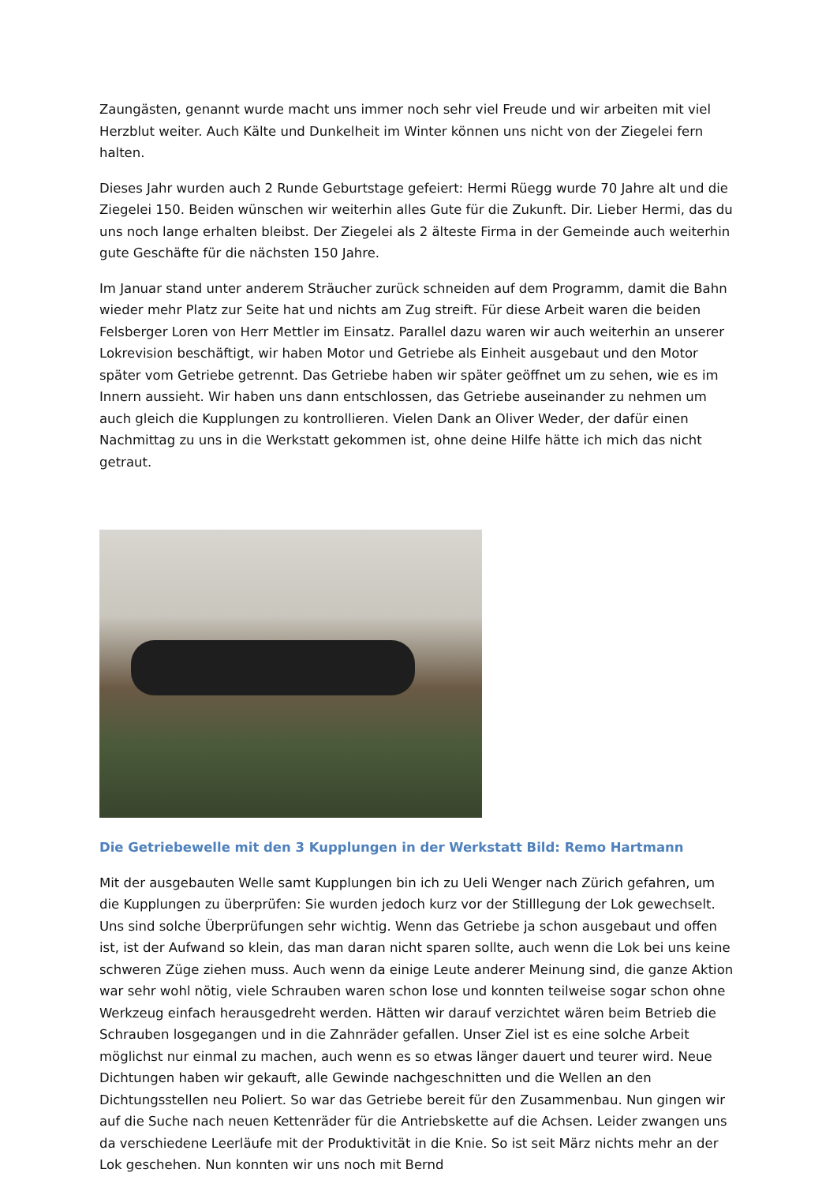Zaungästen, genannt wurde macht uns immer noch sehr viel Freude und wir arbeiten mit viel Herzblut weiter. Auch Kälte und Dunkelheit im Winter können uns nicht von der Ziegelei fern halten.
Dieses Jahr wurden auch 2 Runde Geburtstage gefeiert: Hermi Rüegg wurde 70 Jahre alt und die Ziegelei 150. Beiden wünschen wir weiterhin alles Gute für die Zukunft. Dir. Lieber Hermi, das du uns noch lange erhalten bleibst. Der Ziegelei als 2 älteste Firma in der Gemeinde auch weiterhin gute Geschäfte für die nächsten 150 Jahre.
Im Januar stand unter anderem Sträucher zurück schneiden auf dem Programm, damit die Bahn wieder mehr Platz zur Seite hat und nichts am Zug streift. Für diese Arbeit waren die beiden Felsberger Loren von Herr Mettler im Einsatz. Parallel dazu waren wir auch weiterhin an unserer Lokrevision beschäftigt, wir haben Motor und Getriebe als Einheit ausgebaut und den Motor später vom Getriebe getrennt. Das Getriebe haben wir später geöffnet um zu sehen, wie es im Innern aussieht. Wir haben uns dann entschlossen, das Getriebe auseinander zu nehmen um auch gleich die Kupplungen zu kontrollieren. Vielen Dank an Oliver Weder, der dafür einen Nachmittag zu uns in die Werkstatt gekommen ist, ohne deine Hilfe hätte ich mich das nicht getraut.
Die Getriebewelle mit den 3 Kupplungen in der Werkstatt Bild: Remo Hartmann
Mit der ausgebauten Welle samt Kupplungen bin ich zu Ueli Wenger nach Zürich gefahren, um die Kupplungen zu überprüfen: Sie wurden jedoch kurz vor der Stilllegung der Lok gewechselt. Uns sind solche Überprüfungen sehr wichtig. Wenn das Getriebe ja schon ausgebaut und offen ist, ist der Aufwand so klein, das man daran nicht sparen sollte, auch wenn die Lok bei uns keine schweren Züge ziehen muss. Auch wenn da einige Leute anderer Meinung sind, die ganze Aktion war sehr wohl nötig, viele Schrauben waren schon lose und konnten teilweise sogar schon ohne Werkzeug einfach herausgedreht werden. Hätten wir darauf verzichtet wären beim Betrieb die Schrauben losgegangen und in die Zahnräder gefallen. Unser Ziel ist es eine solche Arbeit möglichst nur einmal zu machen, auch wenn es so etwas länger dauert und teurer wird. Neue Dichtungen haben wir gekauft, alle Gewinde nachgeschnitten und die Wellen an den Dichtungsstellen neu Poliert. So war das Getriebe bereit für den Zusammenbau. Nun gingen wir auf die Suche nach neuen Kettenräder für die Antriebskette auf die Achsen. Leider zwangen uns da verschiedene Leerläufe mit der Produktivität in die Knie. So ist seit März nichts mehr an der Lok geschehen. Nun konnten wir uns noch mit Bernd